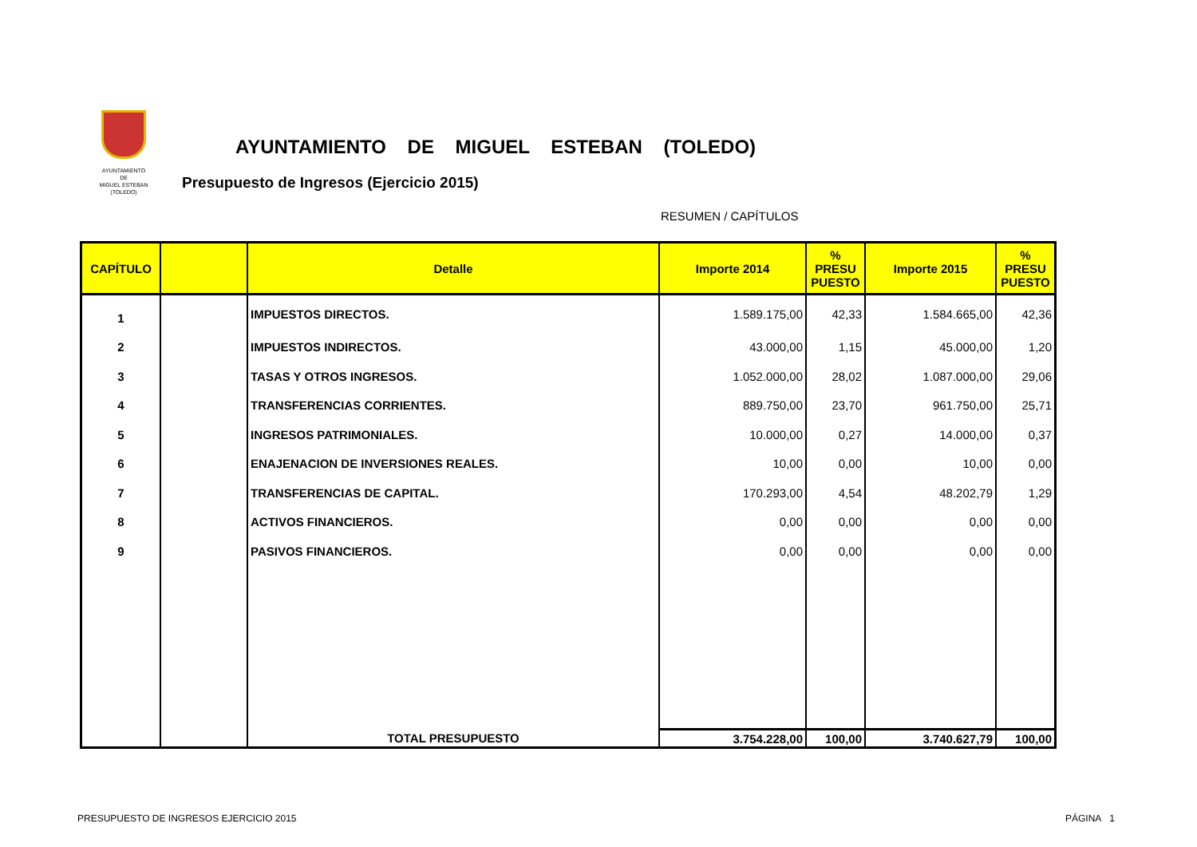AYUNTAMIENTO
DE
MIGUEL ESTEBAN
(TOLEDO)
AYUNTAMIENTO DE MIGUEL ESTEBAN (TOLEDO)
Presupuesto de Ingresos (Ejercicio 2015)
RESUMEN / CAPÍTULOS
| CAPÍTULO | | Detalle | Importe 2014 | % PRESU PUESTO | Importe 2015 | % PRESU PUESTO |
| --- | --- | --- | --- | --- | --- | --- |
| 1 | | IMPUESTOS DIRECTOS. | 1.589.175,00 | 42,33 | 1.584.665,00 | 42,36 |
| 2 | | IMPUESTOS INDIRECTOS. | 43.000,00 | 1,15 | 45.000,00 | 1,20 |
| 3 | | TASAS Y OTROS INGRESOS. | 1.052.000,00 | 28,02 | 1.087.000,00 | 29,06 |
| 4 | | TRANSFERENCIAS CORRIENTES. | 889.750,00 | 23,70 | 961.750,00 | 25,71 |
| 5 | | INGRESOS PATRIMONIALES. | 10.000,00 | 0,27 | 14.000,00 | 0,37 |
| 6 | | ENAJENACION DE INVERSIONES REALES. | 10,00 | 0,00 | 10,00 | 0,00 |
| 7 | | TRANSFERENCIAS DE CAPITAL. | 170.293,00 | 4,54 | 48.202,79 | 1,29 |
| 8 | | ACTIVOS FINANCIEROS. | 0,00 | 0,00 | 0,00 | 0,00 |
| 9 | | PASIVOS FINANCIEROS. | 0,00 | 0,00 | 0,00 | 0,00 |
| | | TOTAL PRESUPUESTO | 3.754.228,00 | 100,00 | 3.740.627,79 | 100,00 |
PRESUPUESTO DE INGRESOS EJERCICIO 2015
PÁGINA 1